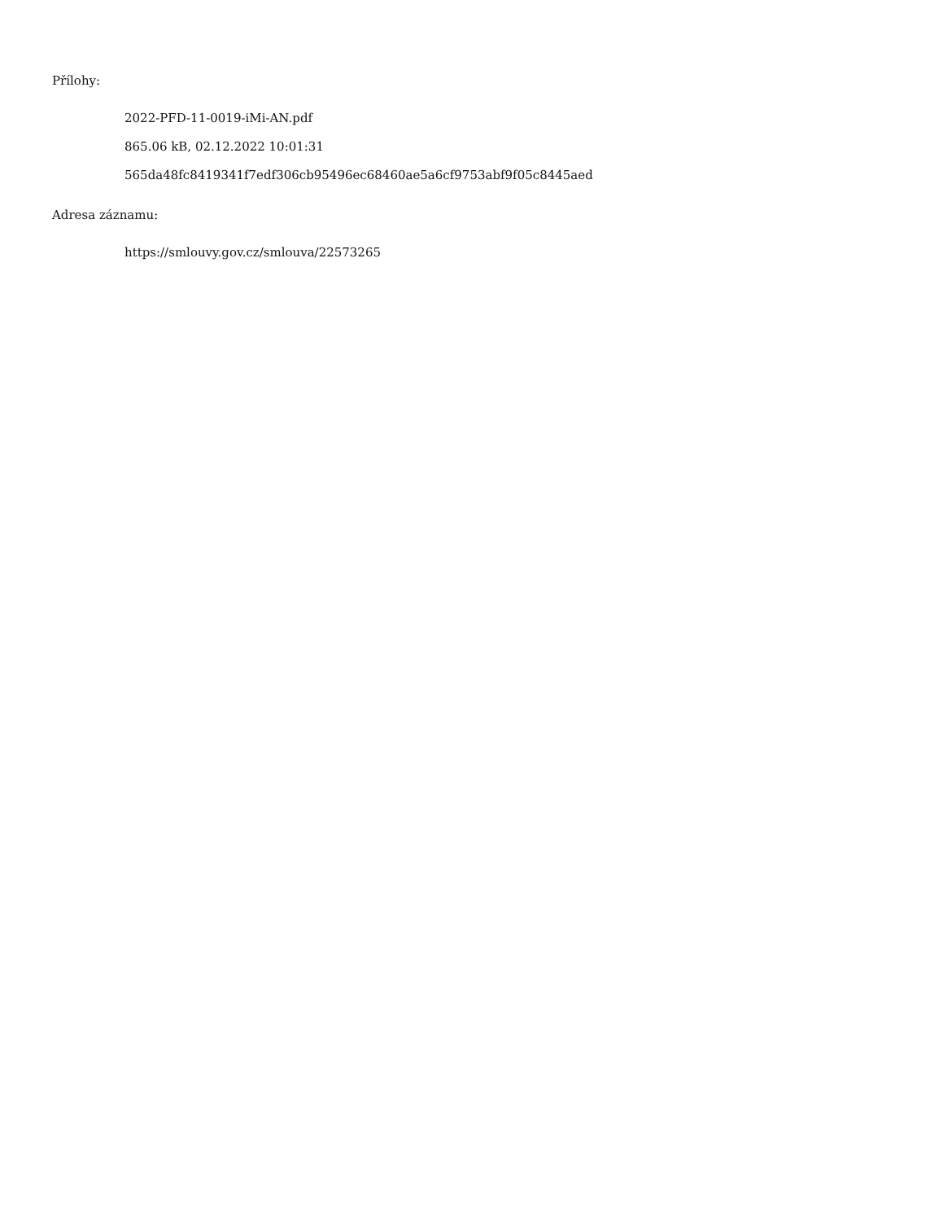Přílohy:
2022-PFD-11-0019-iMi-AN.pdf
865.06 kB, 02.12.2022 10:01:31
565da48fc8419341f7edf306cb95496ec68460ae5a6cf9753abf9f05c8445aed
Adresa záznamu:
https://smlouvy.gov.cz/smlouva/22573265